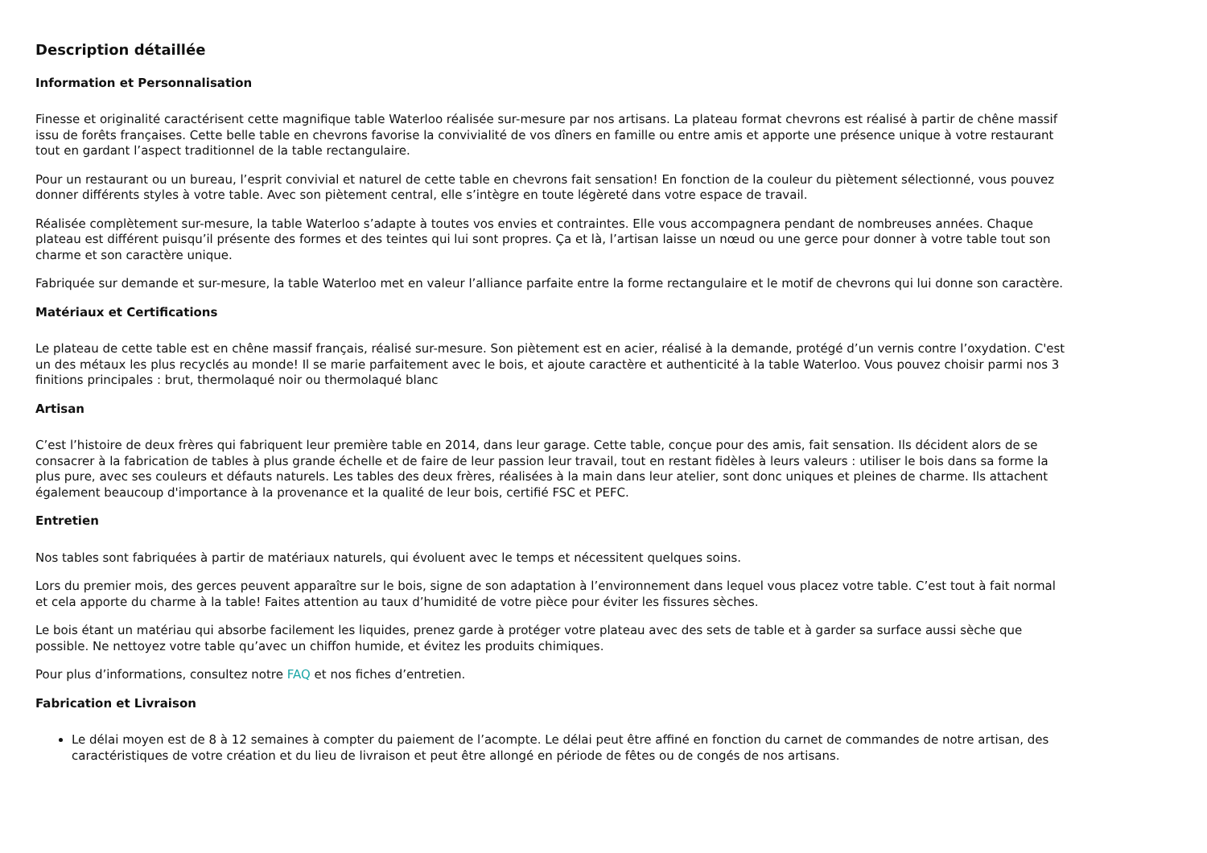Description détaillée
Information et Personnalisation
Finesse et originalité caractérisent cette magnifique table Waterloo réalisée sur-mesure par nos artisans. La plateau format chevrons est réalisé à partir de chêne massif issu de forêts françaises. Cette belle table en chevrons favorise la convivialité de vos dîners en famille ou entre amis et apporte une présence unique à votre restaurant tout en gardant l’aspect traditionnel de la table rectangulaire.
Pour un restaurant ou un bureau, l’esprit convivial et naturel de cette table en chevrons fait sensation! En fonction de la couleur du piètement sélectionné, vous pouvez donner différents styles à votre table. Avec son piètement central, elle s’intègre en toute légèreté dans votre espace de travail.
Réalisée complètement sur-mesure, la table Waterloo s’adapte à toutes vos envies et contraintes. Elle vous accompagnera pendant de nombreuses années. Chaque plateau est différent puisqu’il présente des formes et des teintes qui lui sont propres. Ça et là, l’artisan laisse un nœud ou une gerce pour donner à votre table tout son charme et son caractère unique.
Fabriquée sur demande et sur-mesure, la table Waterloo met en valeur l’alliance parfaite entre la forme rectangulaire et le motif de chevrons qui lui donne son caractère.
Matériaux et Certifications
Le plateau de cette table est en chêne massif français, réalisé sur-mesure. Son piètement est en acier, réalisé à la demande, protégé d’un vernis contre l’oxydation. C'est un des métaux les plus recyclés au monde! Il se marie parfaitement avec le bois, et ajoute caractère et authenticité à la table Waterloo. Vous pouvez choisir parmi nos 3 finitions principales : brut, thermolaqué noir ou thermolaqué blanc
Artisan
C’est l’histoire de deux frères qui fabriquent leur première table en 2014, dans leur garage. Cette table, conçue pour des amis, fait sensation. Ils décident alors de se consacrer à la fabrication de tables à plus grande échelle et de faire de leur passion leur travail, tout en restant fidèles à leurs valeurs : utiliser le bois dans sa forme la plus pure, avec ses couleurs et défauts naturels. Les tables des deux frères, réalisées à la main dans leur atelier, sont donc uniques et pleines de charme. Ils attachent également beaucoup d'importance à la provenance et la qualité de leur bois, certifié FSC et PEFC.
Entretien
Nos tables sont fabriquées à partir de matériaux naturels, qui évoluent avec le temps et nécessitent quelques soins.
Lors du premier mois, des gerces peuvent apparaître sur le bois, signe de son adaptation à l’environnement dans lequel vous placez votre table. C’est tout à fait normal et cela apporte du charme à la table! Faites attention au taux d’humidité de votre pièce pour éviter les fissures sèches.
Le bois étant un matériau qui absorbe facilement les liquides, prenez garde à protéger votre plateau avec des sets de table et à garder sa surface aussi sèche que possible. Ne nettoyez votre table qu’avec un chiffon humide, et évitez les produits chimiques.
Pour plus d’informations, consultez notre FAQ et nos fiches d’entretien.
Fabrication et Livraison
Le délai moyen est de 8 à 12 semaines à compter du paiement de l’acompte. Le délai peut être affiné en fonction du carnet de commandes de notre artisan, des caractéristiques de votre création et du lieu de livraison et peut être allongé en période de fêtes ou de congés de nos artisans.